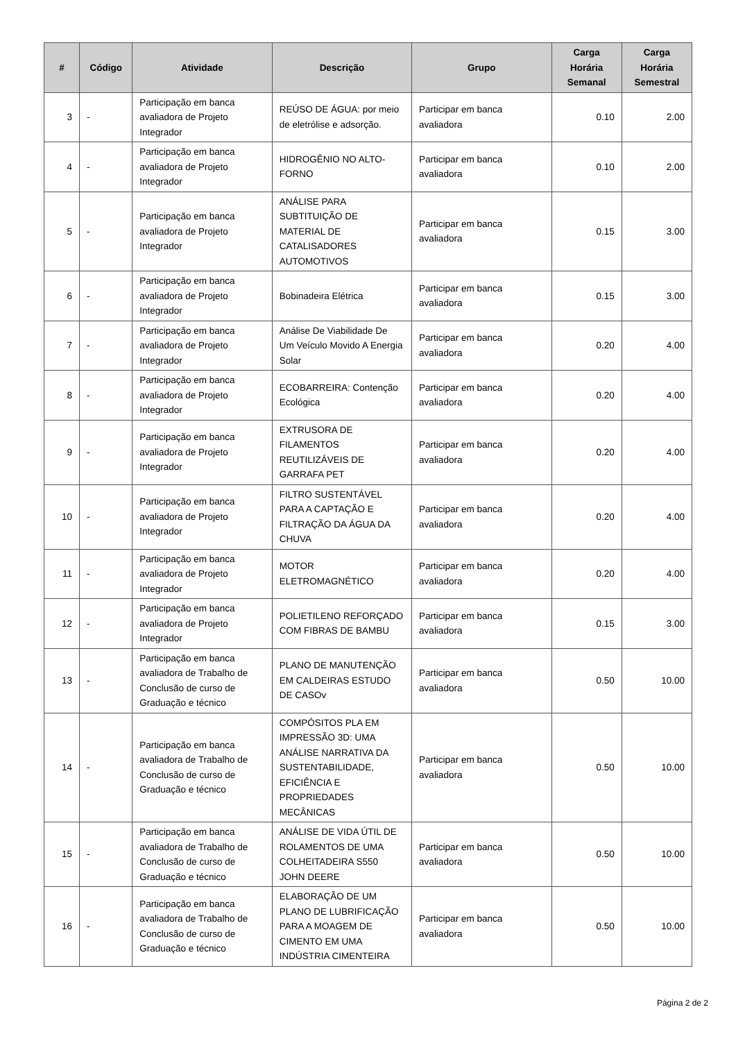| # | Código | Atividade | Descrição | Grupo | Carga Horária Semanal | Carga Horária Semestral |
| --- | --- | --- | --- | --- | --- | --- |
| 3 | - | Participação em banca avaliadora de Projeto Integrador | REÚSO DE ÁGUA: por meio de eletrólise e adsorção. | Participar em banca avaliadora | 0.10 | 2.00 |
| 4 | - | Participação em banca avaliadora de Projeto Integrador | HIDROGÊNIO NO ALTO-FORNO | Participar em banca avaliadora | 0.10 | 2.00 |
| 5 | - | Participação em banca avaliadora de Projeto Integrador | ANÁLISE PARA SUBTITUIÇÃO DE MATERIAL DE CATALISADORES AUTOMOTIVOS | Participar em banca avaliadora | 0.15 | 3.00 |
| 6 | - | Participação em banca avaliadora de Projeto Integrador | Bobinadeira Elétrica | Participar em banca avaliadora | 0.15 | 3.00 |
| 7 | - | Participação em banca avaliadora de Projeto Integrador | Análise De Viabilidade De Um Veículo Movido A Energia Solar | Participar em banca avaliadora | 0.20 | 4.00 |
| 8 | - | Participação em banca avaliadora de Projeto Integrador | ECOBARREIRA: Contenção Ecológica | Participar em banca avaliadora | 0.20 | 4.00 |
| 9 | - | Participação em banca avaliadora de Projeto Integrador | EXTRUSORA DE FILAMENTOS REUTILIZÁVEIS DE GARRAFA PET | Participar em banca avaliadora | 0.20 | 4.00 |
| 10 | - | Participação em banca avaliadora de Projeto Integrador | FILTRO SUSTENTÁVEL PARA A CAPTAÇÃO E FILTRAÇÃO DA ÁGUA DA CHUVA | Participar em banca avaliadora | 0.20 | 4.00 |
| 11 | - | Participação em banca avaliadora de Projeto Integrador | MOTOR ELETROMAGNÉTICO | Participar em banca avaliadora | 0.20 | 4.00 |
| 12 | - | Participação em banca avaliadora de Projeto Integrador | POLIETILENO REFORÇADO COM FIBRAS DE BAMBU | Participar em banca avaliadora | 0.15 | 3.00 |
| 13 | - | Participação em banca avaliadora de Trabalho de Conclusão de curso de Graduação e técnico | PLANO DE MANUTENÇÃO EM CALDEIRAS ESTUDO DE CASOv | Participar em banca avaliadora | 0.50 | 10.00 |
| 14 | - | Participação em banca avaliadora de Trabalho de Conclusão de curso de Graduação e técnico | COMPÓSITOS PLA EM IMPRESSÃO 3D: UMA ANÁLISE NARRATIVA DA SUSTENTABILIDADE, EFICIÊNCIA E PROPRIEDADES MECÂNICAS | Participar em banca avaliadora | 0.50 | 10.00 |
| 15 | - | Participação em banca avaliadora de Trabalho de Conclusão de curso de Graduação e técnico | ANÁLISE DE VIDA ÚTIL DE ROLAMENTOS DE UMA COLHEITADEIRA S550 JOHN DEERE | Participar em banca avaliadora | 0.50 | 10.00 |
| 16 | - | Participação em banca avaliadora de Trabalho de Conclusão de curso de Graduação e técnico | ELABORAÇÃO DE UM PLANO DE LUBRIFICAÇÃO PARA A MOAGEM DE CIMENTO EM UMA INDÚSTRIA CIMENTEIRA | Participar em banca avaliadora | 0.50 | 10.00 |
Página 2 de 2